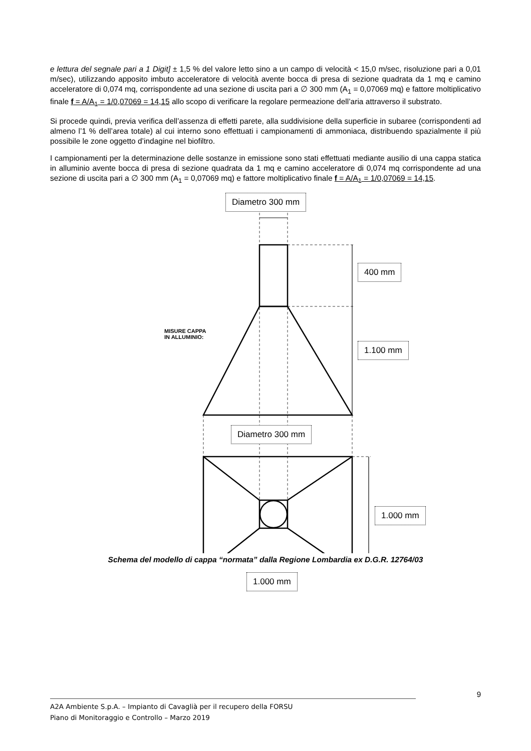e lettura del segnale pari a 1 Digit] ± 1,5 % del valore letto sino a un campo di velocità < 15,0 m/sec, risoluzione pari a 0,01 m/sec), utilizzando apposito imbuto acceleratore di velocità avente bocca di presa di sezione quadrata da 1 mq e camino acceleratore di 0,074 mq, corrispondente ad una sezione di uscita pari a ∅ 300 mm (A<sub>1</sub> = 0,07069 mq) e fattore moltiplicativo finale f = A/A<sub>1</sub> = 1/0,07069 = 14,15 allo scopo di verificare la regolare permeazione dell’aria attraverso il substrato.
Si procede quindi, previa verifica dell’assenza di effetti parete, alla suddivisione della superficie in subaree (corrispondenti ad almeno l’1 % dell’area totale) al cui interno sono effettuati i campionamenti di ammoniaca, distribuendo spazialmente il più possibile le zone oggetto d’indagine nel biofiltro.
I campionamenti per la determinazione delle sostanze in emissione sono stati effettuati mediante ausilio di una cappa statica in alluminio avente bocca di presa di sezione quadrata da 1 mq e camino acceleratore di 0,074 mq corrispondente ad una sezione di uscita pari a ∅ 300 mm (A<sub>1</sub> = 0,07069 mq) e fattore moltiplicativo finale f = A/A<sub>1</sub> = 1/0,07069 = 14,15.
Diametro 300 mm
400 mm
1.100 mm
Diametro 300 mm
1.000 mm
1.000 mm
MISURE CAPPA
IN ALLUMINIO:
Schema del modello di cappa “normata” dalla Regione Lombardia ex D.G.R. 12764/03
9
A2A Ambiente S.p.A. – Impianto di Cavaglià per il recupero della FORSU
Piano di Monitoraggio e Controllo – Marzo 2019